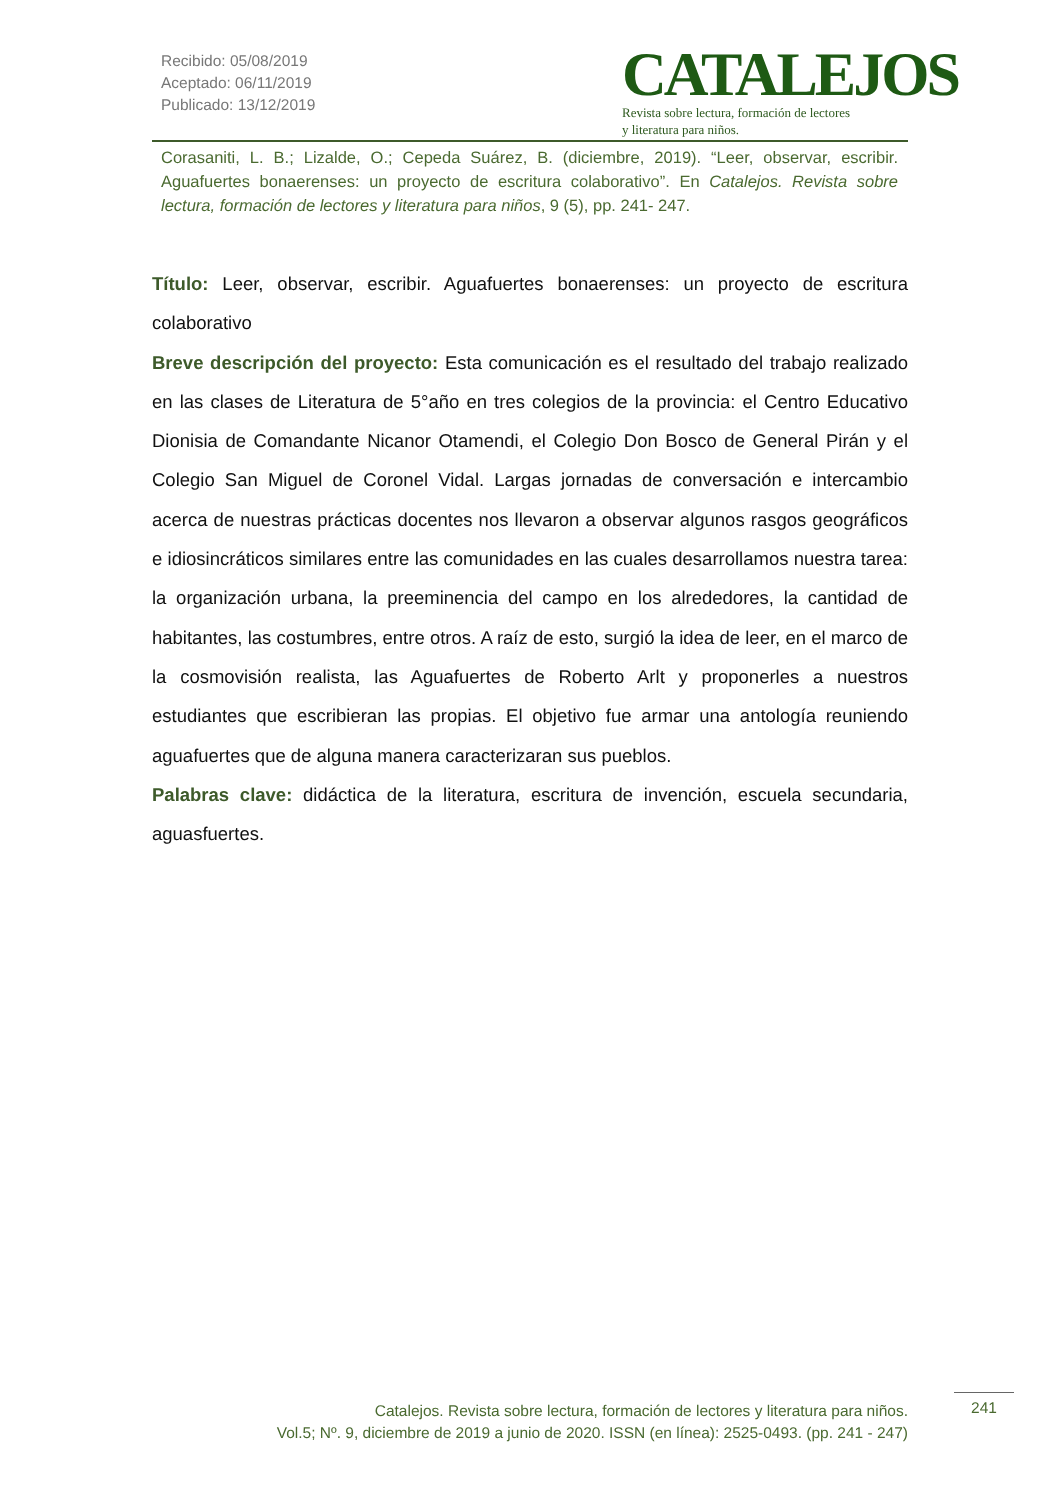Recibido: 05/08/2019
Aceptado: 06/11/2019
Publicado: 13/12/2019
CATALEJOS
Revista sobre lectura, formación de lectores
y literatura para niños.
Corasaniti, L. B.; Lizalde, O.; Cepeda Suárez, B. (diciembre, 2019). “Leer, observar, escribir. Aguafuertes bonaerenses: un proyecto de escritura colaborativo”. En Catalejos. Revista sobre lectura, formación de lectores y literatura para niños, 9 (5), pp. 241- 247.
Título: Leer, observar, escribir. Aguafuertes bonaerenses: un proyecto de escritura colaborativo
Breve descripción del proyecto: Esta comunicación es el resultado del trabajo realizado en las clases de Literatura de 5°año en tres colegios de la provincia: el Centro Educativo Dionisia de Comandante Nicanor Otamendi, el Colegio Don Bosco de General Pirán y el Colegio San Miguel de Coronel Vidal. Largas jornadas de conversación e intercambio acerca de nuestras prácticas docentes nos llevaron a observar algunos rasgos geográficos e idiosincráticos similares entre las comunidades en las cuales desarrollamos nuestra tarea: la organización urbana, la preeminencia del campo en los alrededores, la cantidad de habitantes, las costumbres, entre otros. A raíz de esto, surgió la idea de leer, en el marco de la cosmovisión realista, las Aguafuertes de Roberto Arlt y proponerles a nuestros estudiantes que escribieran las propias. El objetivo fue armar una antología reuniendo aguafuertes que de alguna manera caracterizaran sus pueblos.
Palabras clave: didáctica de la literatura, escritura de invención, escuela secundaria, aguasfuertes.
Catalejos. Revista sobre lectura, formación de lectores y literatura para niños.
Vol.5; Nº. 9, diciembre de 2019 a junio de 2020. ISSN (en línea): 2525-0493. (pp. 241 - 247)
241